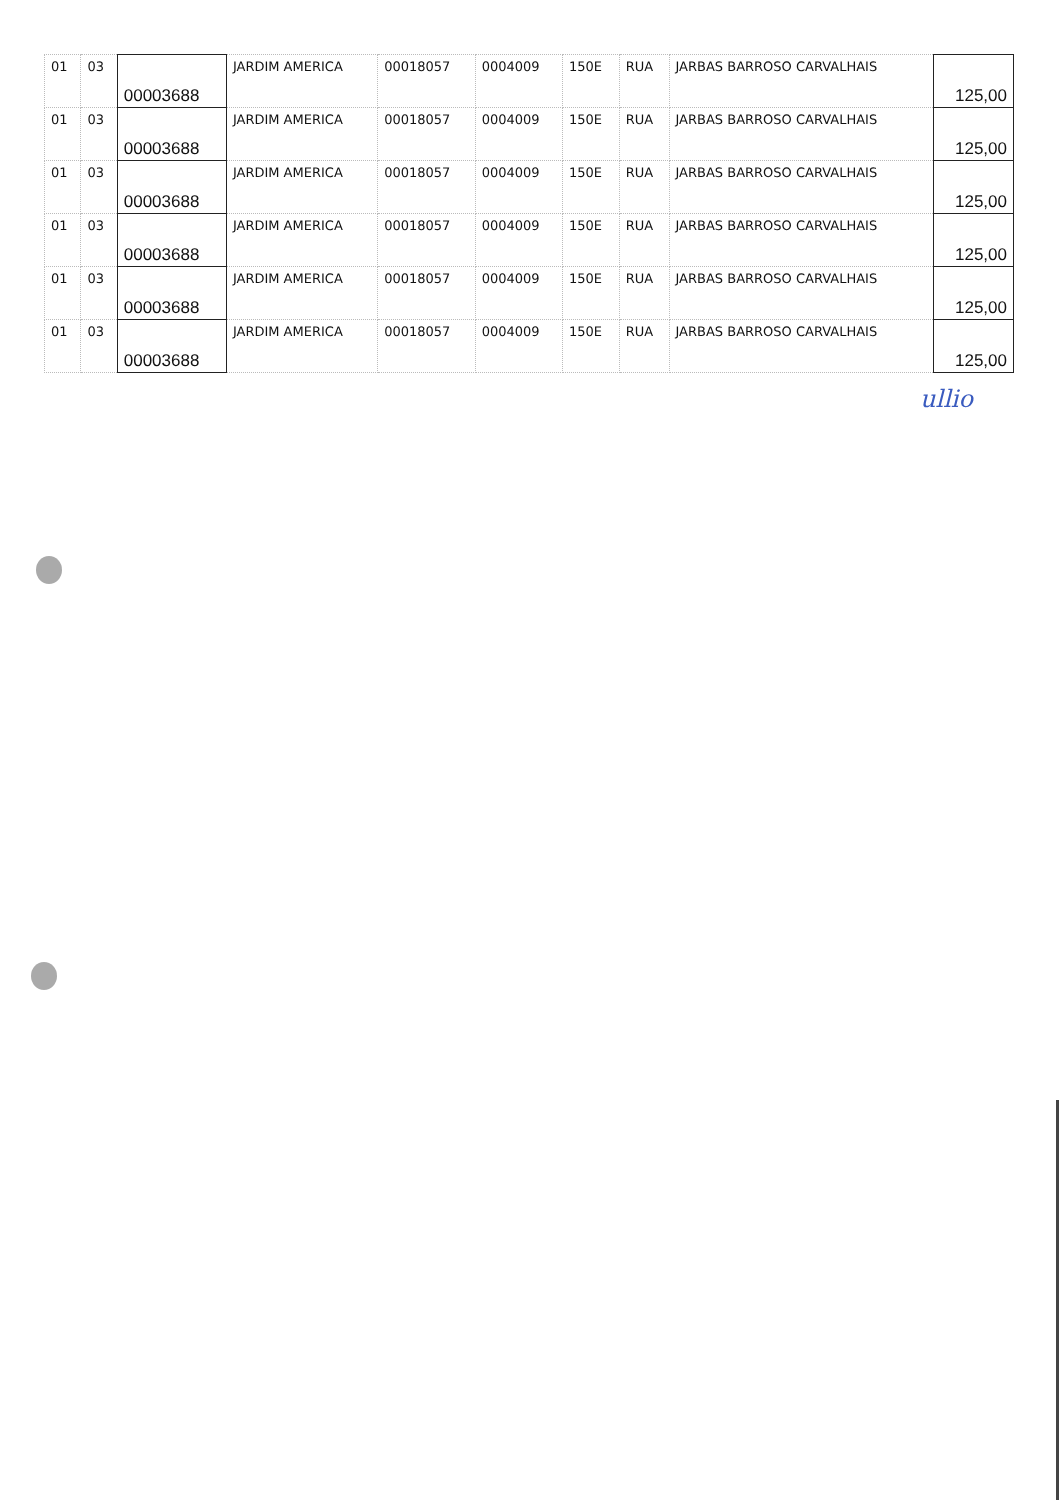| 01 | 03 | 00003688 | JARDIM AMERICA | 00018057 | 0004009 | 150E | RUA | JARBAS BARROSO CARVALHAIS | 125,00 |
| 01 | 03 | 00003688 | JARDIM AMERICA | 00018057 | 0004009 | 150E | RUA | JARBAS BARROSO CARVALHAIS | 125,00 |
| 01 | 03 | 00003688 | JARDIM AMERICA | 00018057 | 0004009 | 150E | RUA | JARBAS BARROSO CARVALHAIS | 125,00 |
| 01 | 03 | 00003688 | JARDIM AMERICA | 00018057 | 0004009 | 150E | RUA | JARBAS BARROSO CARVALHAIS | 125,00 |
| 01 | 03 | 00003688 | JARDIM AMERICA | 00018057 | 0004009 | 150E | RUA | JARBAS BARROSO CARVALHAIS | 125,00 |
| 01 | 03 | 00003688 | JARDIM AMERICA | 00018057 | 0004009 | 150E | RUA | JARBAS BARROSO CARVALHAIS | 125,00 |
ullio